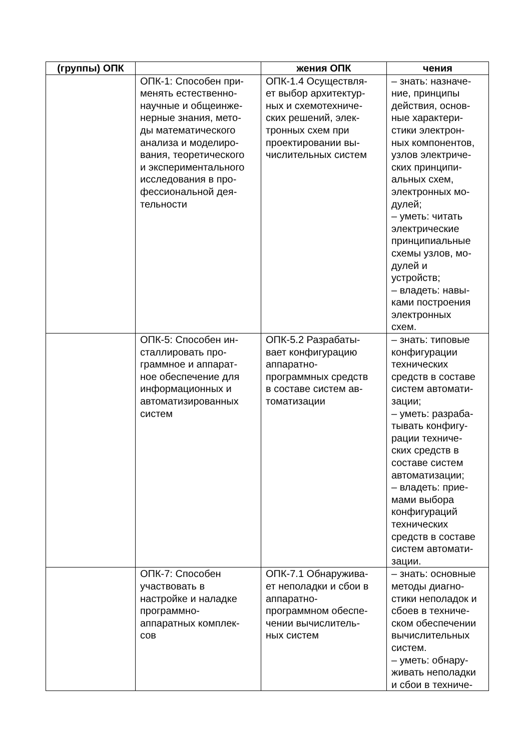| (группы) ОПК | | жения ОПК | чения |
| --- | --- | --- | --- |
| | ОПК-1: Способен при- менять естественно- научные и общеинже- нерные знания, мето- ды математического анализа и моделиро- вания, теоретического и экспериментального исследования в про- фессиональной дея- тельности | ОПК-1.4 Осуществля- ет выбор архитектур- ных и схемотехниче- ских решений, элек- тронных схем при проектировании вы- числительных систем | – знать: назначе- ние, принципы действия, основ- ные характери- стики электрон- ных компонентов, узлов электриче- ских принципи- альных схем, электронных мо- дулей; – уметь: читать электрические принципиальные схемы узлов, мо- дулей и устройств; – владеть: навы- ками построения электронных схем. |
| | ОПК-5: Способен ин- сталлировать про- граммное и аппарат- ное обеспечение для информационных и автоматизированных систем | ОПК-5.2 Разрабаты- вает конфигурацию аппаратно- программных средств в составе систем ав- томатизации | – знать: типовые конфигурации технических средств в составе систем автомати- зации; – уметь: разраба- тывать конфигу- рации техниче- ских средств в составе систем автоматизации; – владеть: прие- мами выбора конфигураций технических средств в составе систем автомати- зации. |
| | ОПК-7: Способен участвовать в настройке и наладке программно- аппаратных комплек- сов | ОПК-7.1 Обнаружива- ет неполадки и сбои в аппаратно- программном обеспе- чении вычислитель- ных систем | – знать: основные методы диагно- стики неполадок и сбоев в техниче- ском обеспечении вычислительных систем. – уметь: обнару- живать неполадки и сбои в техниче- |